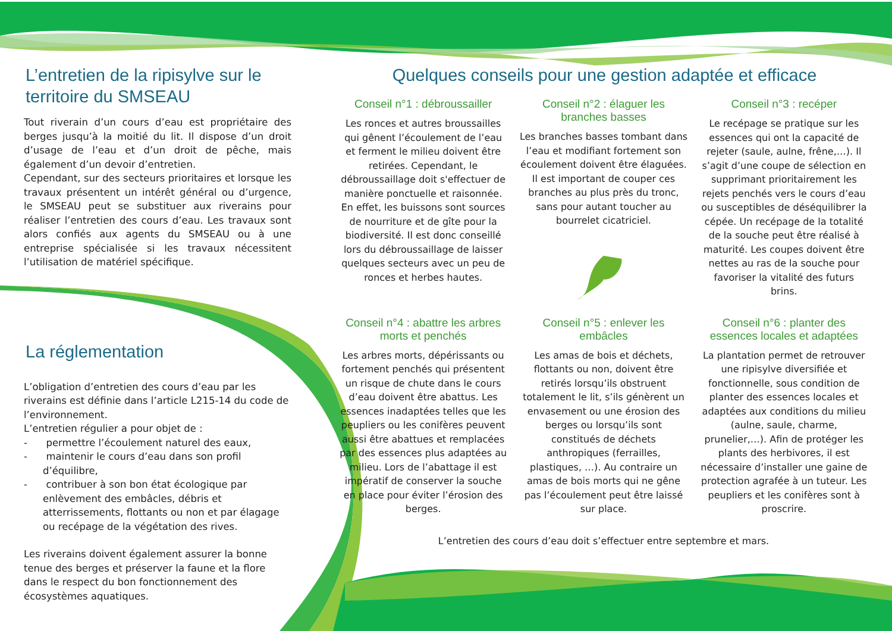L’entretien de la ripisylve sur le territoire du SMSEAU
Tout riverain d’un cours d’eau est propriétaire des berges jusqu’à la moitié du lit. Il dispose d’un droit d’usage de l’eau et d’un droit de pêche, mais également d’un devoir d’entretien.
Cependant, sur des secteurs prioritaires et lorsque les travaux présentent un intérêt général ou d’urgence, le SMSEAU peut se substituer aux riverains pour réaliser l’entretien des cours d’eau. Les travaux sont alors confiés aux agents du SMSEAU ou à une entreprise spécialisée si les travaux nécessitent l’utilisation de matériel spécifique.
La réglementation
L’obligation d’entretien des cours d’eau par les riverains est définie dans l’article L215-14 du code de l’environnement.
L’entretien régulier a pour objet de :
- permettre l’écoulement naturel des eaux,
- maintenir le cours d’eau dans son profil d’équilibre,
- contribuer à son bon état écologique par enlèvement des embâcles, débris et atterrissements, flottants ou non et par élagage ou recépage de la végétation des rives.
Les riverains doivent également assurer la bonne tenue des berges et préserver la faune et la flore dans le respect du bon fonctionnement des écosystèmes aquatiques.
Quelques conseils pour une gestion adaptée et efficace
Conseil n°1 : débroussailler
Les ronces et autres broussailles qui gênent l’écoulement de l’eau et ferment le milieu doivent être retirées. Cependant, le débroussaillage doit s'effectuer de manière ponctuelle et raisonnée. En effet, les buissons sont sources de nourriture et de gîte pour la biodiversité. Il est donc conseillé lors du débroussaillage de laisser quelques secteurs avec un peu de ronces et herbes hautes.
Conseil n°2 : élaguer les branches basses
Les branches basses tombant dans l’eau et modifiant fortement son écoulement doivent être élaguées. Il est important de couper ces branches au plus près du tronc, sans pour autant toucher au bourrelet cicatriciel.
Conseil n°3 : recéper
Le recépage se pratique sur les essences qui ont la capacité de rejeter (saule, aulne, frêne,…). Il s’agit d’une coupe de sélection en supprimant prioritairement les rejets penchés vers le cours d’eau ou susceptibles de déséquilibrer la cépée. Un recépage de la totalité de la souche peut être réalisé à maturité. Les coupes doivent être nettes au ras de la souche pour favoriser la vitalité des futurs brins.
Conseil n°4 : abattre les arbres morts et penchés
Les arbres morts, dépérissants ou fortement penchés qui présentent un risque de chute dans le cours d’eau doivent être abattus. Les essences inadaptées telles que les peupliers ou les conifères peuvent aussi être abattues et remplacées par des essences plus adaptées au milieu. Lors de l’abattage il est impératif de conserver la souche en place pour éviter l’érosion des berges.
Conseil n°5 : enlever les embâcles
Les amas de bois et déchets, flottants ou non, doivent être retirés lorsqu’ils obstruent totalement le lit, s’ils génèrent un envasement ou une érosion des berges ou lorsqu’ils sont constitués de déchets anthropiques (ferrailles, plastiques, …). Au contraire un amas de bois morts qui ne gêne pas l’écoulement peut être laissé sur place.
Conseil n°6 : planter des essences locales et adaptées
La plantation permet de retrouver une ripisylve diversifiée et fonctionnelle, sous condition de planter des essences locales et adaptées aux conditions du milieu (aulne, saule, charme, prunelier,…). Afin de protéger les plants des herbivores, il est nécessaire d’installer une gaine de protection agrafée à un tuteur. Les peupliers et les conifères sont à proscrire.
L’entretien des cours d’eau doit s’effectuer entre septembre et mars.